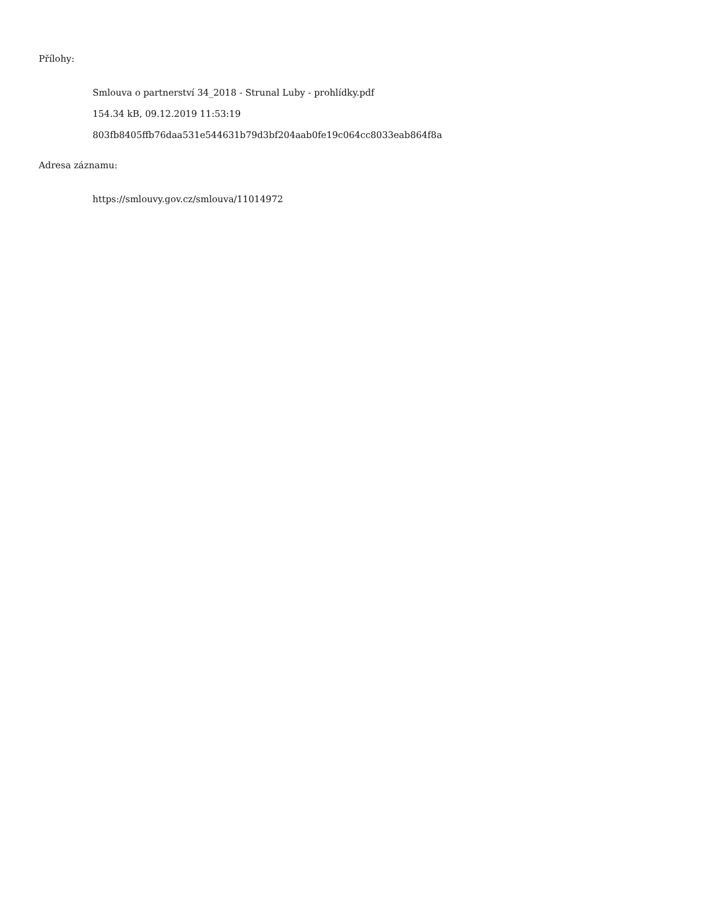Přílohy:
Smlouva o partnerství 34_2018 - Strunal Luby - prohlídky.pdf
154.34 kB, 09.12.2019 11:53:19
803fb8405ffb76daa531e544631b79d3bf204aab0fe19c064cc8033eab864f8a
Adresa záznamu:
https://smlouvy.gov.cz/smlouva/11014972